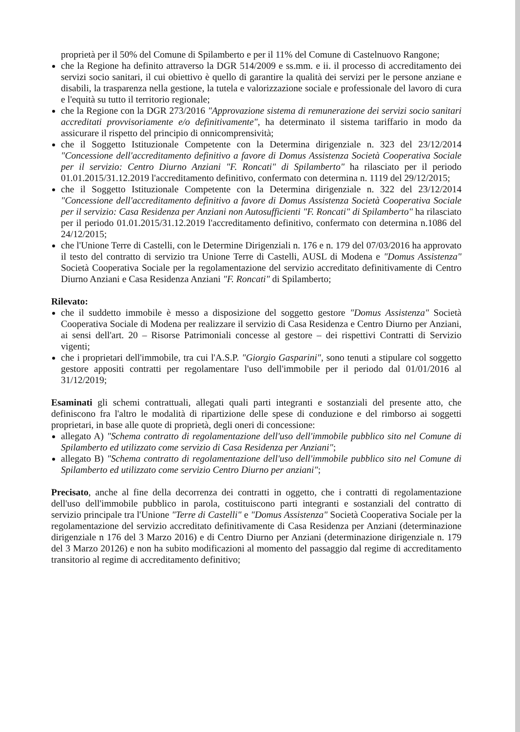proprietà per il 50% del Comune di Spilamberto e per il 11% del Comune di Castelnuovo Rangone;
che la Regione ha definito attraverso la DGR 514/2009 e ss.mm. e ii. il processo di accreditamento dei servizi socio sanitari, il cui obiettivo è quello di garantire la qualità dei servizi per le persone anziane e disabili, la trasparenza nella gestione, la tutela e valorizzazione sociale e professionale del lavoro di cura e l'equità su tutto il territorio regionale;
che la Regione con la DGR 273/2016 "Approvazione sistema di remunerazione dei servizi socio sanitari accreditati provvisoriamente e/o definitivamente", ha determinato il sistema tariffario in modo da assicurare il rispetto del principio di onnicomprensività;
che il Soggetto Istituzionale Competente con la Determina dirigenziale n. 323 del 23/12/2014 "Concessione dell'accreditamento definitivo a favore di Domus Assistenza Società Cooperativa Sociale per il servizio: Centro Diurno Anziani "F. Roncati" di Spilamberto" ha rilasciato per il periodo 01.01.2015/31.12.2019 l'accreditamento definitivo, confermato con determina n. 1119 del 29/12/2015;
che il Soggetto Istituzionale Competente con la Determina dirigenziale n. 322 del 23/12/2014 "Concessione dell'accreditamento definitivo a favore di Domus Assistenza Società Cooperativa Sociale per il servizio: Casa Residenza per Anziani non Autosufficienti "F. Roncati" di Spilamberto" ha rilasciato per il periodo 01.01.2015/31.12.2019 l'accreditamento definitivo, confermato con determina n.1086 del 24/12/2015;
che l'Unione Terre di Castelli, con le Determine Dirigenziali n. 176 e n. 179 del 07/03/2016 ha approvato il testo del contratto di servizio tra Unione Terre di Castelli, AUSL di Modena e "Domus Assistenza" Società Cooperativa Sociale per la regolamentazione del servizio accreditato definitivamente di Centro Diurno Anziani e Casa Residenza Anziani "F. Roncati" di Spilamberto;
Rilevato:
che il suddetto immobile è messo a disposizione del soggetto gestore "Domus Assistenza" Società Cooperativa Sociale di Modena per realizzare il servizio di Casa Residenza e Centro Diurno per Anziani, ai sensi dell'art. 20 – Risorse Patrimoniali concesse al gestore – dei rispettivi Contratti di Servizio vigenti;
che i proprietari dell'immobile, tra cui l'A.S.P. "Giorgio Gasparini", sono tenuti a stipulare col soggetto gestore appositi contratti per regolamentare l'uso dell'immobile per il periodo dal 01/01/2016 al 31/12/2019;
Esaminati gli schemi contrattuali, allegati quali parti integranti e sostanziali del presente atto, che definiscono fra l'altro le modalità di ripartizione delle spese di conduzione e del rimborso ai soggetti proprietari, in base alle quote di proprietà, degli oneri di concessione:
allegato A) "Schema contratto di regolamentazione dell'uso dell'immobile pubblico sito nel Comune di Spilamberto ed utilizzato come servizio di Casa Residenza per Anziani";
allegato B) "Schema contratto di regolamentazione dell'uso dell'immobile pubblico sito nel Comune di Spilamberto ed utilizzato come servizio Centro Diurno per anziani";
Precisato, anche al fine della decorrenza dei contratti in oggetto, che i contratti di regolamentazione dell'uso dell'immobile pubblico in parola, costituiscono parti integranti e sostanziali del contratto di servizio principale tra l'Unione "Terre di Castelli" e "Domus Assistenza" Società Cooperativa Sociale per la regolamentazione del servizio accreditato definitivamente di Casa Residenza per Anziani (determinazione dirigenziale n 176 del 3 Marzo 2016) e di Centro Diurno per Anziani (determinazione dirigenziale n. 179 del 3 Marzo 20126) e non ha subito modificazioni al momento del passaggio dal regime di accreditamento transitorio al regime di accreditamento definitivo;